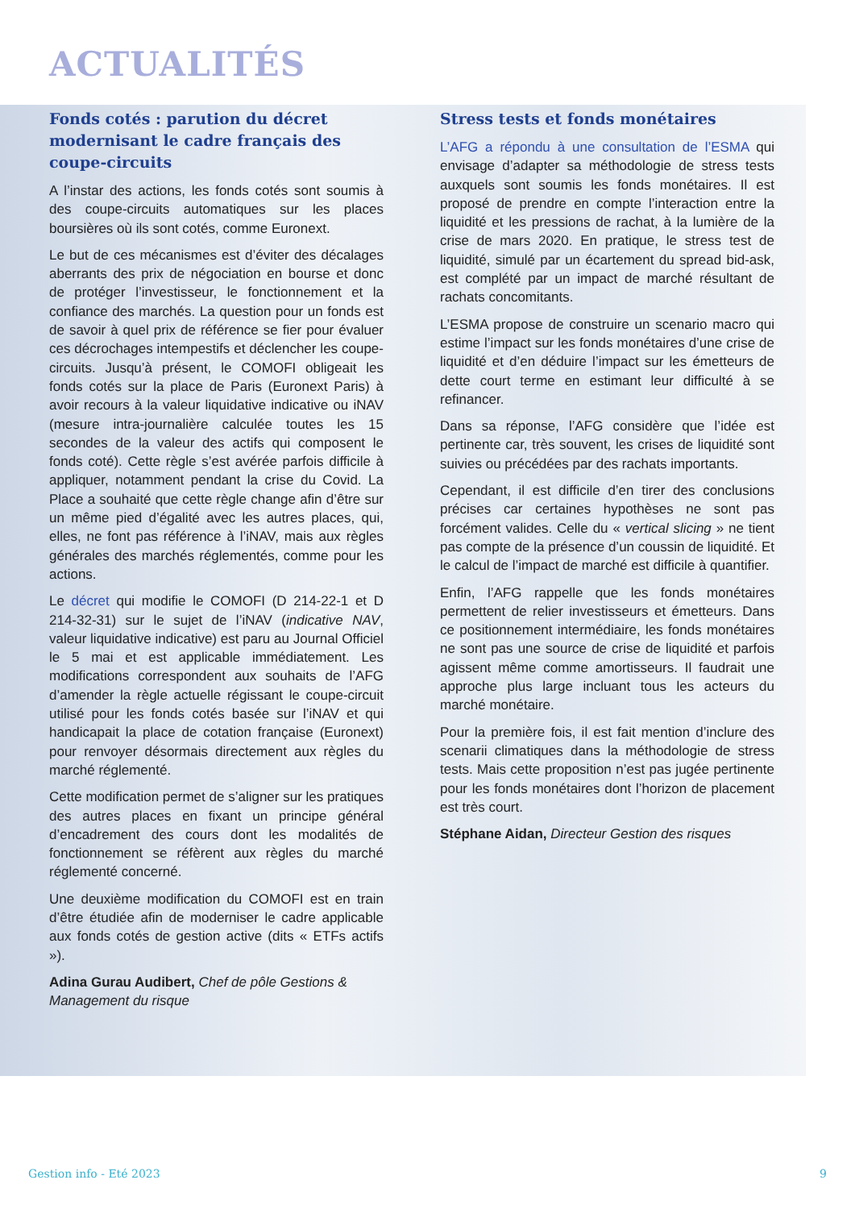ACTUALITÉS
Fonds cotés : parution du décret modernisant le cadre français des coupe-circuits
A l’instar des actions, les fonds cotés sont soumis à des coupe-circuits automatiques sur les places boursières où ils sont cotés, comme Euronext.
Le but de ces mécanismes est d’éviter des décalages aberrants des prix de négociation en bourse et donc de protéger l’investisseur, le fonctionnement et la confiance des marchés. La question pour un fonds est de savoir à quel prix de référence se fier pour évaluer ces décrochages intempestifs et déclencher les coupe-circuits. Jusqu’à présent, le COMOFI obligeait les fonds cotés sur la place de Paris (Euronext Paris) à avoir recours à la valeur liquidative indicative ou iNAV (mesure intra-journalière calculée toutes les 15 secondes de la valeur des actifs qui composent le fonds coté). Cette règle s’est avérée parfois difficile à appliquer, notamment pendant la crise du Covid. La Place a souhaité que cette règle change afin d’être sur un même pied d’égalité avec les autres places, qui, elles, ne font pas référence à l’iNAV, mais aux règles générales des marchés réglementés, comme pour les actions.
Le décret qui modifie le COMOFI (D 214-22-1 et D 214-32-31) sur le sujet de l’iNAV (indicative NAV, valeur liquidative indicative) est paru au Journal Officiel le 5 mai et est applicable immédiatement. Les modifications correspondent aux souhaits de l’AFG d’amender la règle actuelle régissant le coupe-circuit utilisé pour les fonds cotés basée sur l’iNAV et qui handicapait la place de cotation française (Euronext) pour renvoyer désormais directement aux règles du marché réglementé.
Cette modification permet de s’aligner sur les pratiques des autres places en fixant un principe général d’encadrement des cours dont les modalités de fonctionnement se réfèrent aux règles du marché réglementé concerné.
Une deuxième modification du COMOFI est en train d’être étudiée afin de moderniser le cadre applicable aux fonds cotés de gestion active (dits « ETFs actifs »).
Adina Gurau Audibert, Chef de pôle Gestions & Management du risque
Stress tests et fonds monétaires
L’AFG a répondu à une consultation de l’ESMA qui envisage d’adapter sa méthodologie de stress tests auxquels sont soumis les fonds monétaires. Il est proposé de prendre en compte l’interaction entre la liquidité et les pressions de rachat, à la lumière de la crise de mars 2020. En pratique, le stress test de liquidité, simulé par un écartement du spread bid-ask, est complété par un impact de marché résultant de rachats concomitants.
L’ESMA propose de construire un scenario macro qui estime l’impact sur les fonds monétaires d’une crise de liquidité et d’en déduire l’impact sur les émetteurs de dette court terme en estimant leur difficulté à se refinancer.
Dans sa réponse, l’AFG considère que l’idée est pertinente car, très souvent, les crises de liquidité sont suivies ou précédées par des rachats importants.
Cependant, il est difficile d’en tirer des conclusions précises car certaines hypothèses ne sont pas forcément valides. Celle du « vertical slicing » ne tient pas compte de la présence d’un coussin de liquidité. Et le calcul de l’impact de marché est difficile à quantifier.
Enfin, l’AFG rappelle que les fonds monétaires permettent de relier investisseurs et émetteurs. Dans ce positionnement intermédiaire, les fonds monétaires ne sont pas une source de crise de liquidité et parfois agissent même comme amortisseurs. Il faudrait une approche plus large incluant tous les acteurs du marché monétaire.
Pour la première fois, il est fait mention d’inclure des scenarii climatiques dans la méthodologie de stress tests. Mais cette proposition n’est pas jugée pertinente pour les fonds monétaires dont l’horizon de placement est très court.
Stéphane Aidan, Directeur Gestion des risques
Gestion info - Eté 2023 9